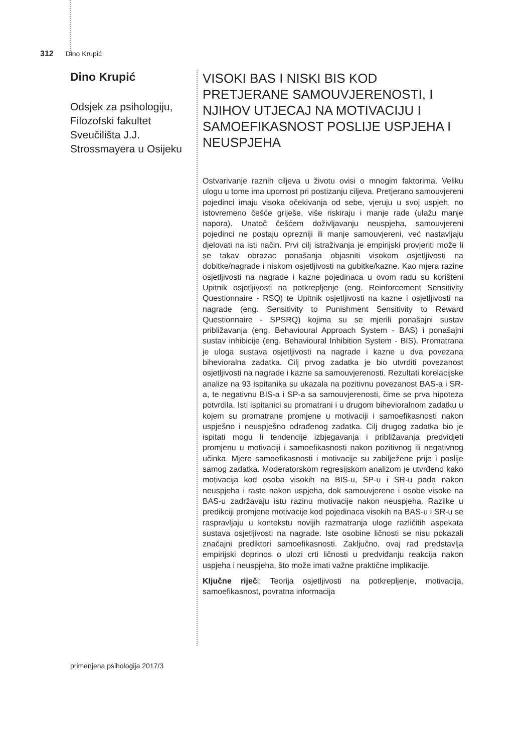312 Dino Krupić
Dino Krupić
Odsjek za psihologiju, Filozofski fakultet Sveučilišta J.J. Strossmayera u Osijeku
VISOKI BAS I NISKI BIS KOD PRETJERANE SAMOUVJERENOSTI, I NJIHOV UTJECAJ NA MOTIVACIJU I SAMOEFIKASNOST POSLIJE USPJEHA I NEUSPJEHA
Ostvarivanje raznih ciljeva u životu ovisi o mnogim faktorima. Veliku ulogu u tome ima upornost pri postizanju ciljeva. Pretjerano samouvjereni pojedinci imaju visoka očekivanja od sebe, vjeruju u svoj uspjeh, no istovremeno češće griješe, više riskiraju i manje rade (ulažu manje napora). Unatoč češćem doživljavanju neuspjeha, samouvjereni pojedinci ne postaju oprezniji ili manje samouvjereni, već nastavljaju djelovati na isti način. Prvi cilj istraživanja je empirijski provjeriti može li se takav obrazac ponašanja objasniti visokom osjetljivosti na dobitke/nagrade i niskom osjetljivosti na gubitke/kazne. Kao mjera razine osjetljivosti na nagrade i kazne pojedinaca u ovom radu su korišteni Upitnik osjetljivosti na potkrepljenje (eng. Reinforcement Sensitivity Questionnaire - RSQ) te Upitnik osjetljivosti na kazne i osjetljivosti na nagrade (eng. Sensitivity to Punishment Sensitivity to Reward Questionnaire - SPSRQ) kojima su se mjerili ponašajni sustav približavanja (eng. Behavioural Approach System - BAS) i ponašajni sustav inhibicije (eng. Behavioural Inhibition System - BIS). Promatrana je uloga sustava osjetljivosti na nagrade i kazne u dva povezana bihevioralna zadatka. Cilj prvog zadatka je bio utvrditi povezanost osjetljivosti na nagrade i kazne sa samouvjerenosti. Rezultati korelacijske analize na 93 ispitanika su ukazala na pozitivnu povezanost BAS-a i SR-a, te negativnu BIS-a i SP-a sa samouvjerenosti, čime se prva hipoteza potvrdila. Isti ispitanici su promatrani i u drugom bihevioralnom zadatku u kojem su promatrane promjene u motivaciji i samoefikasnosti nakon uspješno i neuspješno odrađenog zadatka. Cilj drugog zadatka bio je ispitati mogu li tendencije izbjegavanja i približavanja predvidjeti promjenu u motivaciji i samoefikasnosti nakon pozitivnog ili negativnog učinka. Mjere samoefikasnosti i motivacije su zabilježene prije i poslije samog zadatka. Moderatorskom regresijskom analizom je utvrđeno kako motivacija kod osoba visokih na BIS-u, SP-u i SR-u pada nakon neuspjeha i raste nakon uspjeha, dok samouvjerene i osobe visoke na BAS-u zadržavaju istu razinu motivacije nakon neuspjeha. Razlike u predikciji promjene motivacije kod pojedinaca visokih na BAS-u i SR-u se raspravljaju u kontekstu novijih razmatranja uloge različitih aspekata sustava osjetljivosti na nagrade. Iste osobine ličnosti se nisu pokazali značajni prediktori samoefikasnosti. Zaključno, ovaj rad predstavlja empirijski doprinos o ulozi crti ličnosti u predviđanju reakcija nakon uspjeha i neuspjeha, što može imati važne praktične implikacije.
Ključne riječi: Teorija osjetljivosti na potkrepljenje, motivacija, samoefikasnost, povratna informacija
primenjena psihologija 2017/3